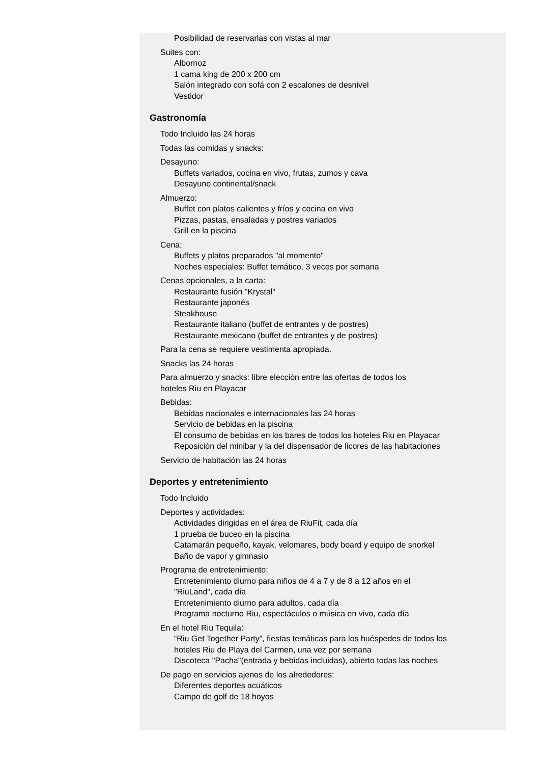Posibilidad de reservarlas con vistas al mar
Suites con:
Albornoz
1 cama king de 200 x 200 cm
Salón integrado con sofá con 2 escalones de desnivel
Vestidor
Gastronomía
Todo Incluido las 24 horas
Todas las comidas y snacks:
Desayuno:
Buffets variados, cocina en vivo, frutas, zumos y cava
Desayuno continental/snack
Almuerzo:
Buffet con platos calientes y fríos y cocina en vivo
Pizzas, pastas, ensaladas y postres variados
Grill en la piscina
Cena:
Buffets y platos preparados "al momento"
Noches especiales: Buffet temático, 3 veces por semana
Cenas opcionales, a la carta:
Restaurante fusión "Krystal"
Restaurante japonés
Steakhouse
Restaurante italiano (buffet de entrantes y de postres)
Restaurante mexicano (buffet de entrantes y de postres)
Para la cena se requiere vestimenta apropiada.
Snacks las 24 horas
Para almuerzo y snacks: libre elección entre las ofertas de todos los
hoteles Riu en Playacar
Bebidas:
Bebidas nacionales e internacionales las 24 horas
Servicio de bebidas en la piscina
El consumo de bebidas en los bares de todos los hoteles Riu en Playacar
Reposición del minibar y la del dispensador de licores de las habitaciones
Servicio de habitación las 24 horas
Deportes y entretenimiento
Todo Incluido
Deportes y actividades:
Actividades dirigidas en el área de RiuFit, cada día
1 prueba de buceo en la piscina
Catamarán pequeño, kayak, velomares, body board y equipo de snorkel
Baño de vapor y gimnasio
Programa de entretenimiento:
Entretenimiento diurno para niños de 4 a 7 y de 8 a 12 años en el
"RiuLand", cada día
Entretenimiento diurno para adultos, cada día
Programa nocturno Riu, espectáculos o música en vivo, cada día
En el hotel Riu Tequila:
“Riu Get Together Party”, fiestas temáticas para los huéspedes de todos los
hoteles Riu de Playa del Carmen, una vez por semana
Discoteca "Pacha"(entrada y bebidas incluidas), abierto todas las noches
De pago en servicios ajenos de los alrededores:
Diferentes deportes acuáticos
Campo de golf de 18 hoyos